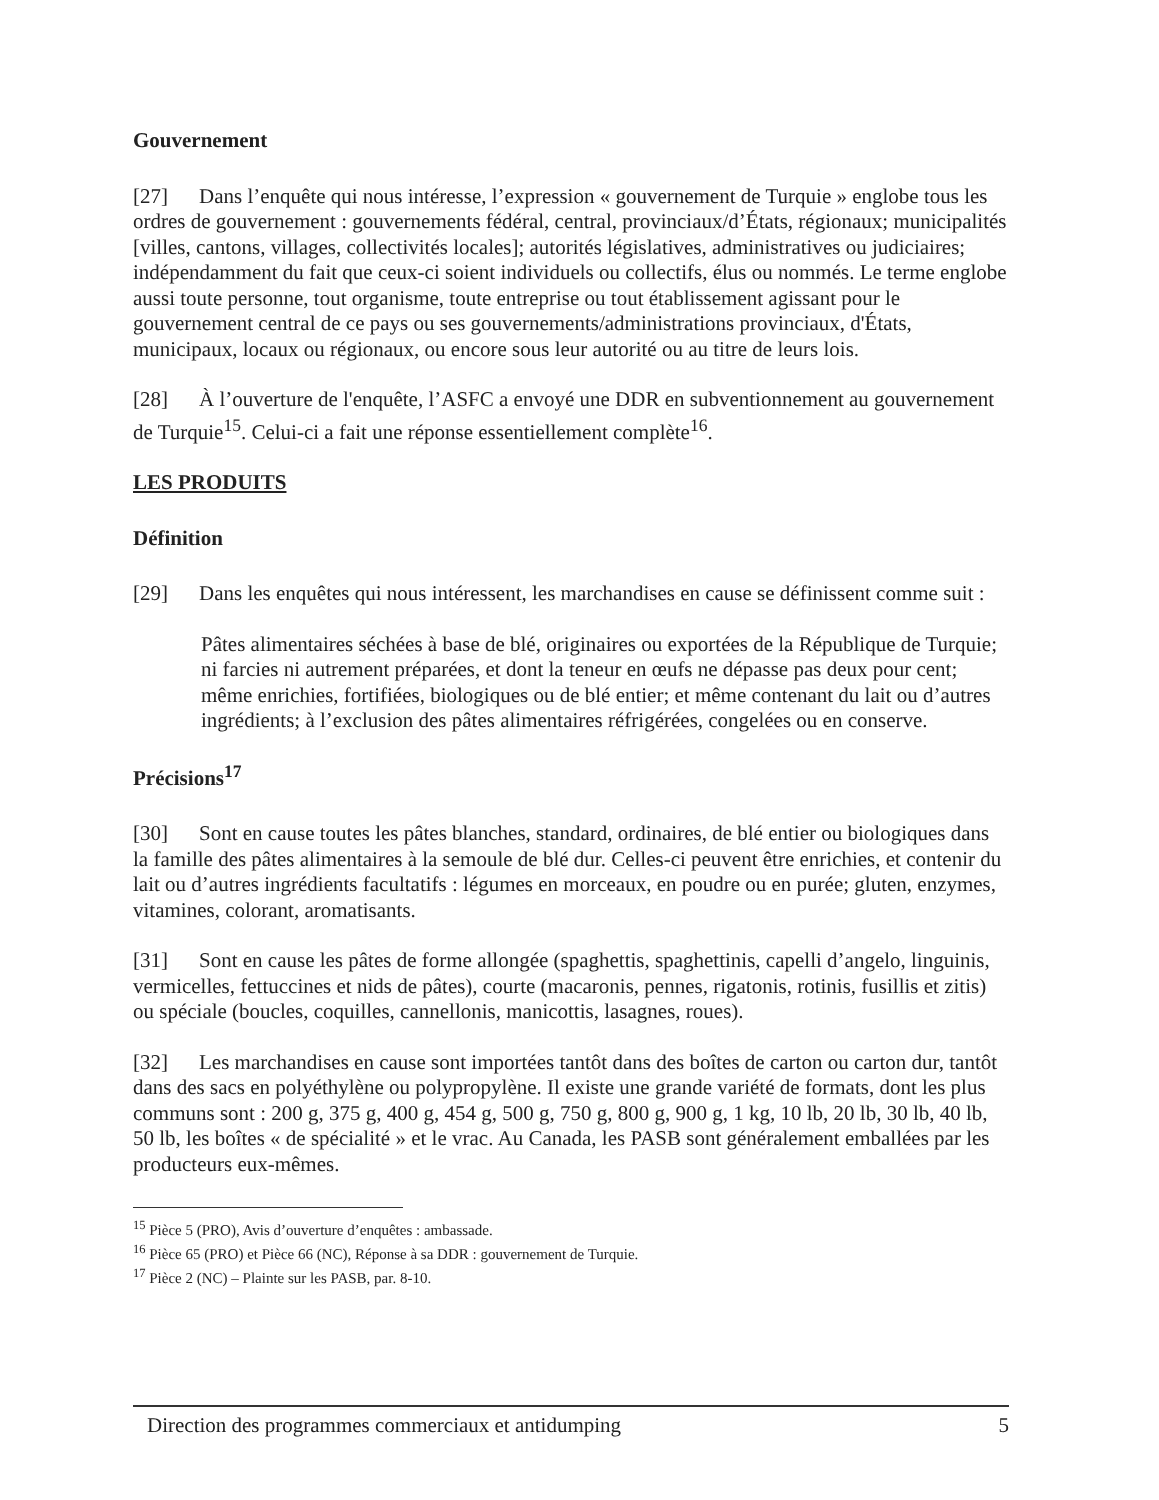Gouvernement
[27] Dans l’enquête qui nous intéresse, l’expression « gouvernement de Turquie » englobe tous les ordres de gouvernement : gouvernements fédéral, central, provinciaux/d’États, régionaux; municipalités [villes, cantons, villages, collectivités locales]; autorités législatives, administratives ou judiciaires; indépendamment du fait que ceux-ci soient individuels ou collectifs, élus ou nommés. Le terme englobe aussi toute personne, tout organisme, toute entreprise ou tout établissement agissant pour le gouvernement central de ce pays ou ses gouvernements/administrations provinciaux, d'États, municipaux, locaux ou régionaux, ou encore sous leur autorité ou au titre de leurs lois.
[28] À l’ouverture de l'enquête, l’ASFC a envoyé une DDR en subventionnement au gouvernement de Turquie<sup>15</sup>. Celui-ci a fait une réponse essentiellement complète<sup>16</sup>.
LES PRODUITS
Définition
[29] Dans les enquêtes qui nous intéressent, les marchandises en cause se définissent comme suit :
Pâtes alimentaires séchées à base de blé, originaires ou exportées de la République de Turquie; ni farcies ni autrement préparées, et dont la teneur en œufs ne dépasse pas deux pour cent; même enrichies, fortifiées, biologiques ou de blé entier; et même contenant du lait ou d’autres ingrédients; à l’exclusion des pâtes alimentaires réfrigérées, congelées ou en conserve.
Précisions<sup>17</sup>
[30] Sont en cause toutes les pâtes blanches, standard, ordinaires, de blé entier ou biologiques dans la famille des pâtes alimentaires à la semoule de blé dur. Celles-ci peuvent être enrichies, et contenir du lait ou d’autres ingrédients facultatifs : légumes en morceaux, en poudre ou en purée; gluten, enzymes, vitamines, colorant, aromatisants.
[31] Sont en cause les pâtes de forme allongée (spaghettis, spaghettinis, capelli d’angelo, linguinis, vermicelles, fettuccines et nids de pâtes), courte (macaronis, pennes, rigatonis, rotinis, fusillis et zitis) ou spéciale (boucles, coquilles, cannellonis, manicottis, lasagnes, roues).
[32] Les marchandises en cause sont importées tantôt dans des boîtes de carton ou carton dur, tantôt dans des sacs en polyéthylène ou polypropylène. Il existe une grande variété de formats, dont les plus communs sont : 200 g, 375 g, 400 g, 454 g, 500 g, 750 g, 800 g, 900 g, 1 kg, 10 lb, 20 lb, 30 lb, 40 lb, 50 lb, les boîtes « de spécialité » et le vrac. Au Canada, les PASB sont généralement emballées par les producteurs eux-mêmes.
<sup>15</sup> Pièce 5 (PRO), Avis d’ouverture d’enquêtes : ambassade.
<sup>16</sup> Pièce 65 (PRO) et Pièce 66 (NC), Réponse à sa DDR : gouvernement de Turquie.
<sup>17</sup> Pièce 2 (NC) – Plainte sur les PASB, par. 8-10.
Direction des programmes commerciaux et antidumping 5